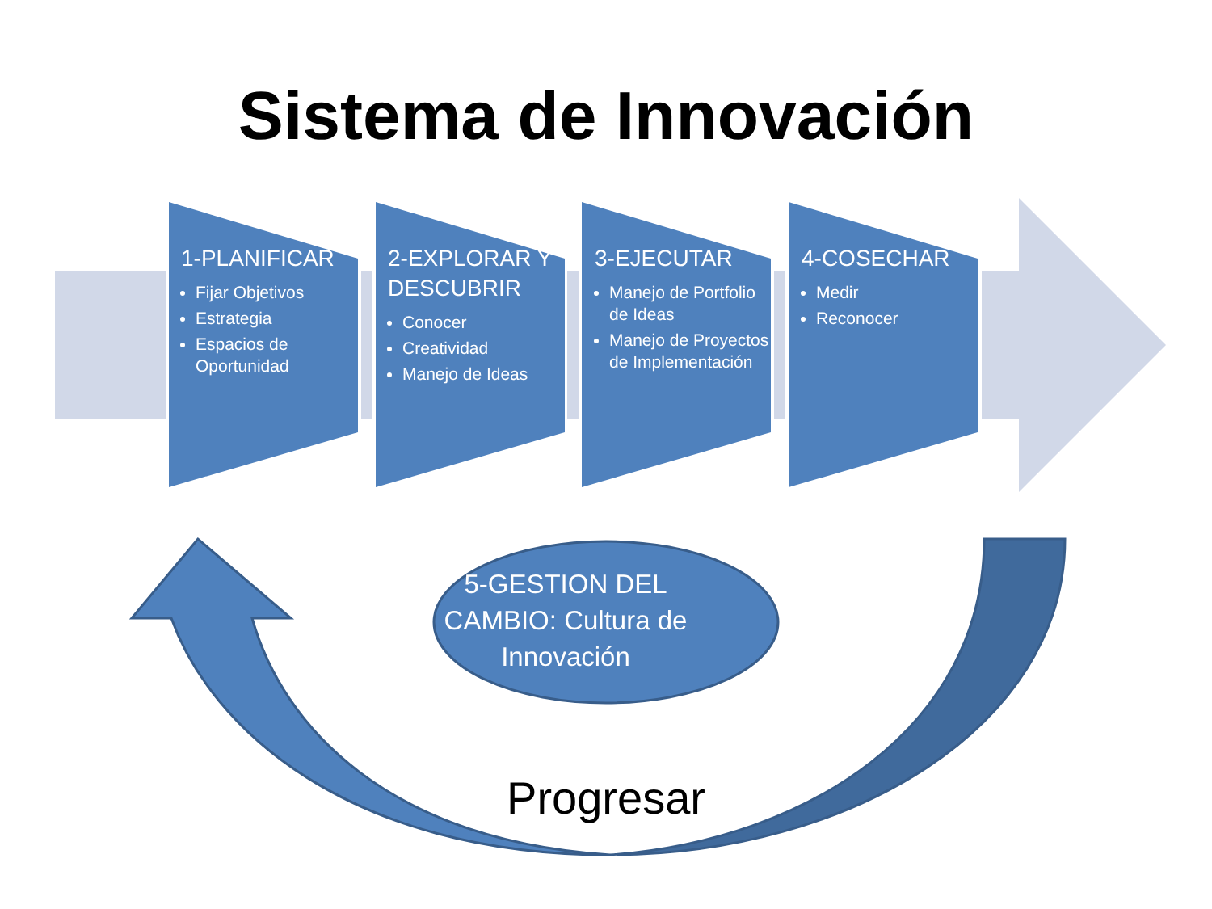Sistema de Innovación
1-PLANIFICAR
Fijar Objetivos
Estrategia
Espacios de Oportunidad
2-EXPLORAR Y DESCUBRIR
Conocer
Creatividad
Manejo de Ideas
3-EJECUTAR
Manejo de Portfolio de Ideas
Manejo de Proyectos de Implementación
4-COSECHAR
Medir
Reconocer
5-GESTION DEL CAMBIO: Cultura de Innovación
Progresar